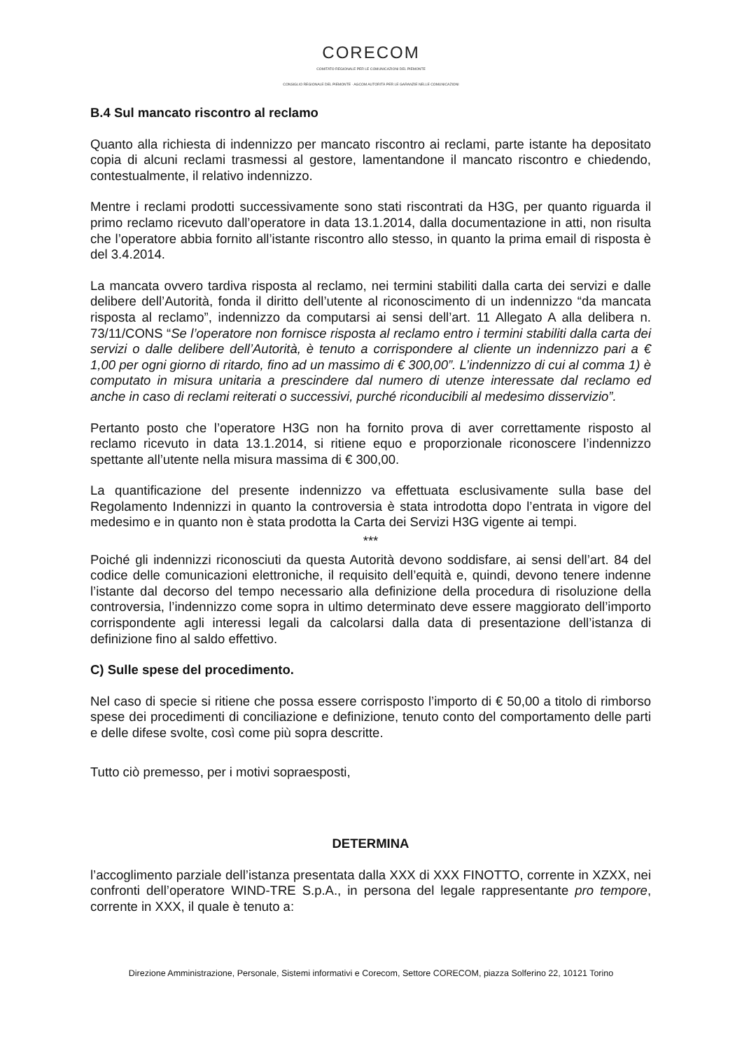CORECOM
COMITATO REGIONALE PER LE COMUNICAZIONI DEL PIEMONTE
CONSIGLIO REGIONALE DEL PIEMONTE · AGCOM AUTORITÀ PER LE GARANZIE NELLE COMUNICAZIONI
B.4 Sul mancato riscontro al reclamo
Quanto alla richiesta di indennizzo per mancato riscontro ai reclami, parte istante ha depositato copia di alcuni reclami trasmessi al gestore, lamentandone il mancato riscontro e chiedendo, contestualmente, il relativo indennizzo.
Mentre i reclami prodotti successivamente sono stati riscontrati da H3G, per quanto riguarda il primo reclamo ricevuto dall’operatore in data 13.1.2014, dalla documentazione in atti, non risulta che l’operatore abbia fornito all’istante riscontro allo stesso, in quanto la prima email di risposta è del 3.4.2014.
La mancata ovvero tardiva risposta al reclamo, nei termini stabiliti dalla carta dei servizi e dalle delibere dell’Autorità, fonda il diritto dell’utente al riconoscimento di un indennizzo “da mancata risposta al reclamo”, indennizzo da computarsi ai sensi dell’art. 11 Allegato A alla delibera n. 73/11/CONS “Se l’operatore non fornisce risposta al reclamo entro i termini stabiliti dalla carta dei servizi o dalle delibere dell’Autorità, è tenuto a corrispondere al cliente un indennizzo pari a € 1,00 per ogni giorno di ritardo, fino ad un massimo di € 300,00”. L’indennizzo di cui al comma 1) è computato in misura unitaria a prescindere dal numero di utenze interessate dal reclamo ed anche in caso di reclami reiterati o successivi, purché riconducibili al medesimo disservizio”.
Pertanto posto che l’operatore H3G non ha fornito prova di aver correttamente risposto al reclamo ricevuto in data 13.1.2014, si ritiene equo e proporzionale riconoscere l’indennizzo spettante all’utente nella misura massima di € 300,00.
La quantificazione del presente indennizzo va effettuata esclusivamente sulla base del Regolamento Indennizzi in quanto la controversia è stata introdotta dopo l’entrata in vigore del medesimo e in quanto non è stata prodotta la Carta dei Servizi H3G vigente ai tempi.
***
Poiché gli indennizzi riconosciuti da questa Autorità devono soddisfare, ai sensi dell’art. 84 del codice delle comunicazioni elettroniche, il requisito dell’equità e, quindi, devono tenere indenne l’istante dal decorso del tempo necessario alla definizione della procedura di risoluzione della controversia, l’indennizzo come sopra in ultimo determinato deve essere maggiorato dell’importo corrispondente agli interessi legali da calcolarsi dalla data di presentazione dell’istanza di definizione fino al saldo effettivo.
C) Sulle spese del procedimento.
Nel caso di specie si ritiene che possa essere corrisposto l’importo di € 50,00 a titolo di rimborso spese dei procedimenti di conciliazione e definizione, tenuto conto del comportamento delle parti e delle difese svolte, così come più sopra descritte.
Tutto ciò premesso, per i motivi sopraesposti,
DETERMINA
l’accoglimento parziale dell’istanza presentata dalla XXX di XXX FINOTTO, corrente in XZXX, nei confronti dell’operatore WIND-TRE S.p.A., in persona del legale rappresentante pro tempore, corrente in XXX, il quale è tenuto a:
Direzione Amministrazione, Personale, Sistemi informativi e Corecom, Settore CORECOM, piazza Solferino 22, 10121 Torino